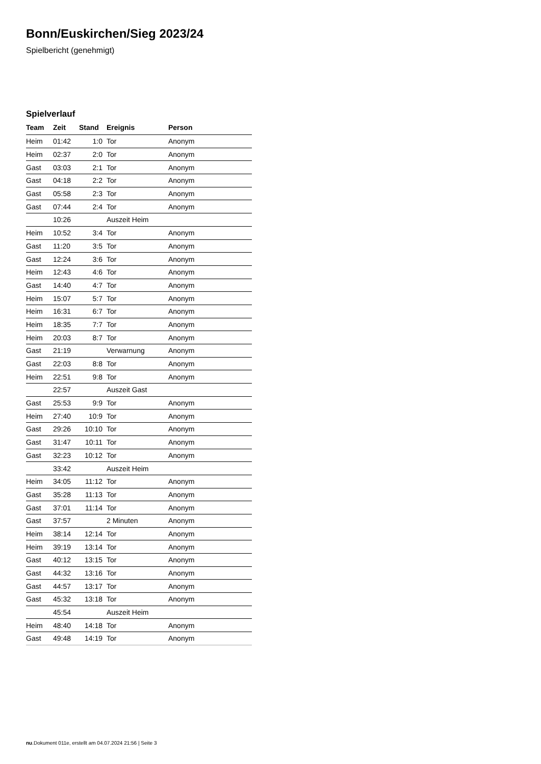Bonn/Euskirchen/Sieg 2023/24
Spielbericht (genehmigt)
Spielverlauf
| Team | Zeit | Stand | Ereignis | Person |
| --- | --- | --- | --- | --- |
| Heim | 01:42 | 1:0 | Tor | Anonym |
| Heim | 02:37 | 2:0 | Tor | Anonym |
| Gast | 03:03 | 2:1 | Tor | Anonym |
| Gast | 04:18 | 2:2 | Tor | Anonym |
| Gast | 05:58 | 2:3 | Tor | Anonym |
| Gast | 07:44 | 2:4 | Tor | Anonym |
| | 10:26 | | Auszeit Heim | |
| Heim | 10:52 | 3:4 | Tor | Anonym |
| Gast | 11:20 | 3:5 | Tor | Anonym |
| Gast | 12:24 | 3:6 | Tor | Anonym |
| Heim | 12:43 | 4:6 | Tor | Anonym |
| Gast | 14:40 | 4:7 | Tor | Anonym |
| Heim | 15:07 | 5:7 | Tor | Anonym |
| Heim | 16:31 | 6:7 | Tor | Anonym |
| Heim | 18:35 | 7:7 | Tor | Anonym |
| Heim | 20:03 | 8:7 | Tor | Anonym |
| Gast | 21:19 | | Verwarnung | Anonym |
| Gast | 22:03 | 8:8 | Tor | Anonym |
| Heim | 22:51 | 9:8 | Tor | Anonym |
| | 22:57 | | Auszeit Gast | |
| Gast | 25:53 | 9:9 | Tor | Anonym |
| Heim | 27:40 | 10:9 | Tor | Anonym |
| Gast | 29:26 | 10:10 | Tor | Anonym |
| Gast | 31:47 | 10:11 | Tor | Anonym |
| Gast | 32:23 | 10:12 | Tor | Anonym |
| | 33:42 | | Auszeit Heim | |
| Heim | 34:05 | 11:12 | Tor | Anonym |
| Gast | 35:28 | 11:13 | Tor | Anonym |
| Gast | 37:01 | 11:14 | Tor | Anonym |
| Gast | 37:57 | | 2 Minuten | Anonym |
| Heim | 38:14 | 12:14 | Tor | Anonym |
| Heim | 39:19 | 13:14 | Tor | Anonym |
| Gast | 40:12 | 13:15 | Tor | Anonym |
| Gast | 44:32 | 13:16 | Tor | Anonym |
| Gast | 44:57 | 13:17 | Tor | Anonym |
| Gast | 45:32 | 13:18 | Tor | Anonym |
| | 45:54 | | Auszeit Heim | |
| Heim | 48:40 | 14:18 | Tor | Anonym |
| Gast | 49:48 | 14:19 | Tor | Anonym |
nu.Dokument 011e, erstellt am 04.07.2024 21:56 | Seite 3